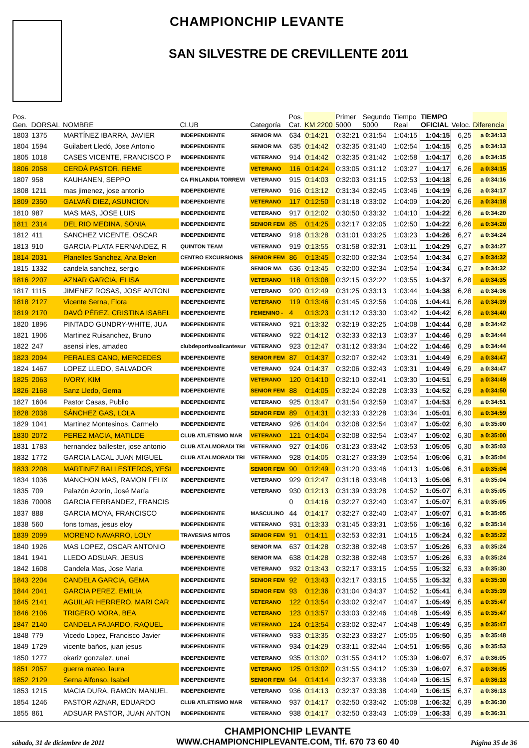CHAMPIONCHIP LEVANTE
SAN SILVESTRE DE CREVILLENTE 2011
| Pos. Gen. | DORSAL | NOMBRE | CLUB | Categoría | Pos. Cat. | KM 2200 | Primer 5000 | Segundo 5000 | Tiempo Real | TIEMPO OFICIAL | Veloc. | Diferencia |
| --- | --- | --- | --- | --- | --- | --- | --- | --- | --- | --- | --- | --- |
| 1803 | 1375 | MARTÍNEZ IBARRA, JAVIER | INDEPENDIENTE | SENIOR MA | 634 | 0:14:21 | 0:32:21 | 0:31:54 | 1:04:15 | 1:04:15 | 6,25 | a 0:34:13 |
| 1804 | 1594 | Guilabert Lledó, Jose Antonio | INDEPENDIENTE | SENIOR MA | 635 | 0:14:42 | 0:32:35 | 0:31:40 | 1:02:54 | 1:04:15 | 6,25 | a 0:34:13 |
| 1805 | 1018 | CASES VICENTE, FRANCISCO P | INDEPENDIENTE | VETERANO | 914 | 0:14:42 | 0:32:35 | 0:31:42 | 1:02:58 | 1:04:17 | 6,26 | a 0:34:15 |
| 1806 | 2058 | CERDÁ PASTOR, REME | INDEPENDIENTE | VETERANO | 116 | 0:14:24 | 0:33:05 | 0:31:12 | 1:03:27 | 1:04:17 | 6,26 | a 0:34:15 |
| 1807 | 958 | KAUHANEN, SEPPO | CA FINLANDIA TORREVI | VETERANO | 915 | 0:14:03 | 0:32:03 | 0:31:15 | 1:02:53 | 1:04:18 | 6,26 | a 0:34:16 |
| 1808 | 1211 | mas jimenez, jose antonio | INDEPENDIENTE | VETERANO | 916 | 0:13:12 | 0:31:34 | 0:32:45 | 1:03:46 | 1:04:19 | 6,26 | a 0:34:17 |
| 1809 | 2350 | GALVAÑ DIEZ, ASUNCION | INDEPENDIENTE | VETERANO | 117 | 0:12:50 | 0:31:18 | 0:33:02 | 1:04:09 | 1:04:20 | 6,26 | a 0:34:18 |
| 1810 | 987 | MAS MAS, JOSE LUIS | INDEPENDIENTE | VETERANO | 917 | 0:12:02 | 0:30:50 | 0:33:32 | 1:04:10 | 1:04:22 | 6,26 | a 0:34:20 |
| 1811 | 2314 | DEL RIO MEDINA, SONIA | INDEPENDIENTE | SENIOR FEM | 85 | 0:14:25 | 0:32:17 | 0:32:05 | 1:02:50 | 1:04:22 | 6,26 | a 0:34:20 |
| 1812 | 411 | SANCHEZ VICENTE, OSCAR | INDEPENDIENTE | VETERANO | 918 | 0:13:28 | 0:31:01 | 0:33:25 | 1:03:23 | 1:04:26 | 6,27 | a 0:34:24 |
| 1813 | 910 | GARCIA-PLATA FERNANDEZ, R | QUINTON TEAM | VETERANO | 919 | 0:13:55 | 0:31:58 | 0:32:31 | 1:03:11 | 1:04:29 | 6,27 | a 0:34:27 |
| 1814 | 2031 | Planelles Sanchez, Ana Belen | CENTRO EXCURSIONIS | SENIOR FEM | 86 | 0:13:45 | 0:32:00 | 0:32:34 | 1:03:54 | 1:04:34 | 6,27 | a 0:34:32 |
| 1815 | 1332 | candela sanchez, sergio | INDEPENDIENTE | SENIOR MA | 636 | 0:13:45 | 0:32:00 | 0:32:34 | 1:03:54 | 1:04:34 | 6,27 | a 0:34:32 |
| 1816 | 2207 | AZNAR GARCIA, ELISA | INDEPENDIENTE | VETERANO | 118 | 0:13:08 | 0:32:15 | 0:32:22 | 1:03:55 | 1:04:37 | 6,28 | a 0:34:35 |
| 1817 | 1115 | JIMENEZ ROSAS, JOSE ANTONI | INDEPENDIENTE | VETERANO | 920 | 0:12:49 | 0:31:25 | 0:33:13 | 1:03:44 | 1:04:38 | 6,28 | a 0:34:36 |
| 1818 | 2127 | Vicente Serna, Flora | INDEPENDIENTE | VETERANO | 119 | 0:13:46 | 0:31:45 | 0:32:56 | 1:04:06 | 1:04:41 | 6,28 | a 0:34:39 |
| 1819 | 2170 | DAVÓ PÉREZ, CRISTINA ISABEL | INDEPENDIENTE | FEMENINO - | 4 | 0:13:23 | 0:31:12 | 0:33:30 | 1:03:42 | 1:04:42 | 6,28 | a 0:34:40 |
| 1820 | 1896 | PINTADO GUNDRY-WHITE, JUA | INDEPENDIENTE | VETERANO | 921 | 0:13:32 | 0:32:19 | 0:32:25 | 1:04:08 | 1:04:44 | 6,28 | a 0:34:42 |
| 1821 | 1906 | Martinez Ruisanchez, Bruno | INDEPENDIENTE | VETERANO | 922 | 0:14:12 | 0:32:33 | 0:32:13 | 1:03:37 | 1:04:46 | 6,29 | a 0:34:44 |
| 1822 | 247 | asensi irles, amadeo | clubdeportivoalicantesur | VETERANO | 923 | 0:12:47 | 0:31:12 | 0:33:34 | 1:04:22 | 1:04:46 | 6,29 | a 0:34:44 |
| 1823 | 2094 | PERALES CANO, MERCEDES | INDEPENDIENTE | SENIOR FEM | 87 | 0:14:37 | 0:32:07 | 0:32:42 | 1:03:31 | 1:04:49 | 6,29 | a 0:34:47 |
| 1824 | 1467 | LOPEZ LLEDO, SALVADOR | INDEPENDIENTE | VETERANO | 924 | 0:14:37 | 0:32:06 | 0:32:43 | 1:03:31 | 1:04:49 | 6,29 | a 0:34:47 |
| 1825 | 2063 | IVORY, KIM | INDEPENDIENTE | VETERANO | 120 | 0:14:10 | 0:32:10 | 0:32:41 | 1:03:30 | 1:04:51 | 6,29 | a 0:34:49 |
| 1826 | 2168 | Sanz Lledo, Gema | INDEPENDIENTE | SENIOR FEM | 88 | 0:14:05 | 0:32:24 | 0:32:28 | 1:03:33 | 1:04:52 | 6,29 | a 0:34:50 |
| 1827 | 1604 | Pastor Casas, Publio | INDEPENDIENTE | VETERANO | 925 | 0:13:47 | 0:31:54 | 0:32:59 | 1:03:47 | 1:04:53 | 6,29 | a 0:34:51 |
| 1828 | 2038 | SÁNCHEZ GAS, LOLA | INDEPENDIENTE | SENIOR FEM | 89 | 0:14:31 | 0:32:33 | 0:32:28 | 1:03:34 | 1:05:01 | 6,30 | a 0:34:59 |
| 1829 | 1041 | Martinez Montesinos, Carmelo | INDEPENDIENTE | VETERANO | 926 | 0:14:04 | 0:32:08 | 0:32:54 | 1:03:47 | 1:05:02 | 6,30 | a 0:35:00 |
| 1830 | 2072 | PEREZ MACIA, MATILDE | CLUB ATLETISMO MAR | VETERANO | 121 | 0:14:04 | 0:32:08 | 0:32:54 | 1:03:47 | 1:05:02 | 6,30 | a 0:35:00 |
| 1831 | 1783 | hernandez ballester, jose antonio | CLUB AT.ALMORADI TRI | VETERANO | 927 | 0:14:06 | 0:31:23 | 0:33:42 | 1:03:53 | 1:05:05 | 6,30 | a 0:35:03 |
| 1832 | 1772 | GARCIA LACAL JUAN MIGUEL | CLUB AT.ALMORADI TRI | VETERANO | 928 | 0:14:05 | 0:31:27 | 0:33:39 | 1:03:54 | 1:05:06 | 6,31 | a 0:35:04 |
| 1833 | 2208 | MARTINEZ BALLESTEROS, YESI | INDEPENDIENTE | SENIOR FEM | 90 | 0:12:49 | 0:31:20 | 0:33:46 | 1:04:13 | 1:05:06 | 6,31 | a 0:35:04 |
| 1834 | 1036 | MANCHON MAS, RAMON FELIX | INDEPENDIENTE | VETERANO | 929 | 0:12:47 | 0:31:18 | 0:33:48 | 1:04:13 | 1:05:06 | 6,31 | a 0:35:04 |
| 1835 | 709 | Palazón Azorín, José María | INDEPENDIENTE | VETERANO | 930 | 0:12:13 | 0:31:39 | 0:33:28 | 1:04:52 | 1:05:07 | 6,31 | a 0:35:05 |
| 1836 | 70008 | GARCIA FERRANDEZ, FRANCIS | | | 0 | 0:14:16 | 0:32:27 | 0:32:40 | 1:03:47 | 1:05:07 | 6,31 | a 0:35:05 |
| 1837 | 888 | GARCIA MOYA, FRANCISCO | INDEPENDIENTE | MASCULINO | 44 | 0:14:17 | 0:32:27 | 0:32:40 | 1:03:47 | 1:05:07 | 6,31 | a 0:35:05 |
| 1838 | 560 | fons tomas, jesus eloy | INDEPENDIENTE | VETERANO | 931 | 0:13:33 | 0:31:45 | 0:33:31 | 1:03:56 | 1:05:16 | 6,32 | a 0:35:14 |
| 1839 | 2099 | MORENO NAVARRO, LOLY | TRAVESIAS MITOS | SENIOR FEM | 91 | 0:14:11 | 0:32:53 | 0:32:31 | 1:04:15 | 1:05:24 | 6,32 | a 0:35:22 |
| 1840 | 1926 | MAS LOPEZ, OSCAR ANTONIO | INDEPENDIENTE | SENIOR MA | 637 | 0:14:28 | 0:32:38 | 0:32:48 | 1:03:57 | 1:05:26 | 6,33 | a 0:35:24 |
| 1841 | 1941 | LLEDO ADSUAR, JESUS | INDEPENDIENTE | SENIOR MA | 638 | 0:14:28 | 0:32:38 | 0:32:48 | 1:03:57 | 1:05:26 | 6,33 | a 0:35:24 |
| 1842 | 1608 | Candela Mas, Jose Maria | INDEPENDIENTE | VETERANO | 932 | 0:13:43 | 0:32:17 | 0:33:15 | 1:04:55 | 1:05:32 | 6,33 | a 0:35:30 |
| 1843 | 2204 | CANDELA GARCIA, GEMA | INDEPENDIENTE | SENIOR FEM | 92 | 0:13:43 | 0:32:17 | 0:33:15 | 1:04:55 | 1:05:32 | 6,33 | a 0:35:30 |
| 1844 | 2041 | GARCIA PEREZ, EMILIA | INDEPENDIENTE | SENIOR FEM | 93 | 0:12:36 | 0:31:04 | 0:34:37 | 1:04:52 | 1:05:41 | 6,34 | a 0:35:39 |
| 1845 | 2141 | AGUILAR HERRERO, MARI CAR | INDEPENDIENTE | VETERANO | 122 | 0:13:54 | 0:33:02 | 0:32:47 | 1:04:47 | 1:05:49 | 6,35 | a 0:35:47 |
| 1846 | 2106 | TRIGERO MORA, BEA | INDEPENDIENTE | VETERANO | 123 | 0:13:57 | 0:33:03 | 0:32:46 | 1:04:48 | 1:05:49 | 6,35 | a 0:35:47 |
| 1847 | 2140 | CANDELA FAJARDO, RAQUEL | INDEPENDIENTE | VETERANO | 124 | 0:13:54 | 0:33:02 | 0:32:47 | 1:04:48 | 1:05:49 | 6,35 | a 0:35:47 |
| 1848 | 779 | Vicedo Lopez, Francisco Javier | INDEPENDIENTE | VETERANO | 933 | 0:13:35 | 0:32:23 | 0:33:27 | 1:05:05 | 1:05:50 | 6,35 | a 0:35:48 |
| 1849 | 1729 | vicente baños, juan jesus | INDEPENDIENTE | VETERANO | 934 | 0:14:29 | 0:33:11 | 0:32:44 | 1:04:51 | 1:05:55 | 6,36 | a 0:35:53 |
| 1850 | 1277 | okariz gonzalez, unai | INDEPENDIENTE | VETERANO | 935 | 0:13:02 | 0:31:55 | 0:34:12 | 1:05:39 | 1:06:07 | 6,37 | a 0:36:05 |
| 1851 | 2057 | guerra mateo, laura | INDEPENDIENTE | VETERANO | 125 | 0:13:02 | 0:31:55 | 0:34:12 | 1:05:39 | 1:06:07 | 6,37 | a 0:36:05 |
| 1852 | 2129 | Serna Alfonso, Isabel | INDEPENDIENTE | SENIOR FEM | 94 | 0:14:14 | 0:32:37 | 0:33:38 | 1:04:49 | 1:06:15 | 6,37 | a 0:36:13 |
| 1853 | 1215 | MACIA DURA, RAMON MANUEL | INDEPENDIENTE | VETERANO | 936 | 0:14:13 | 0:32:37 | 0:33:38 | 1:04:49 | 1:06:15 | 6,37 | a 0:36:13 |
| 1854 | 1246 | PASTOR AZNAR, EDUARDO | CLUB ATLETISMO MAR | VETERANO | 937 | 0:14:17 | 0:32:50 | 0:33:42 | 1:05:08 | 1:06:32 | 6,39 | a 0:36:30 |
| 1855 | 861 | ADSUAR PASTOR, JUAN ANTON | INDEPENDIENTE | VETERANO | 938 | 0:14:17 | 0:32:50 | 0:33:43 | 1:05:09 | 1:06:33 | 6,39 | a 0:36:31 |
sábado, 31 de diciembre de 2011
CHAMPIONCHIP LEVANTE
WWW.CHAMPIONCHIPLEVANTE.COM, Tlf. 670 73 60 40
Página 35 de 36